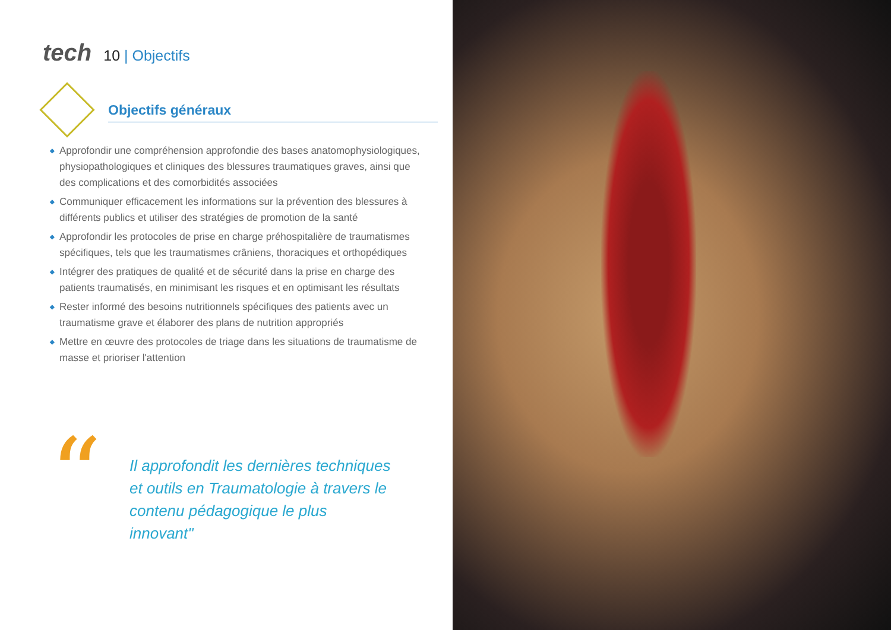tech
10 | Objectifs
Objectifs généraux
◆ Approfondir une compréhension approfondie des bases anatomophysiologiques, physiopathologiques et cliniques des blessures traumatiques graves, ainsi que des complications et des comorbidités associées
◆ Communiquer efficacement les informations sur la prévention des blessures à différents publics et utiliser des stratégies de promotion de la santé
◆ Approfondir les protocoles de prise en charge préhospitalière de traumatismes spécifiques, tels que les traumatismes crâniens, thoraciques et orthopédiques
◆ Intégrer des pratiques de qualité et de sécurité dans la prise en charge des patients traumatisés, en minimisant les risques et en optimisant les résultats
◆ Rester informé des besoins nutritionnels spécifiques des patients avec un traumatisme grave et élaborer des plans de nutrition appropriés
◆ Mettre en œuvre des protocoles de triage dans les situations de traumatisme de masse et prioriser l'attention
“
Il approfondit les dernières techniques et outils en Traumatologie à travers le contenu pédagogique le plus innovant"